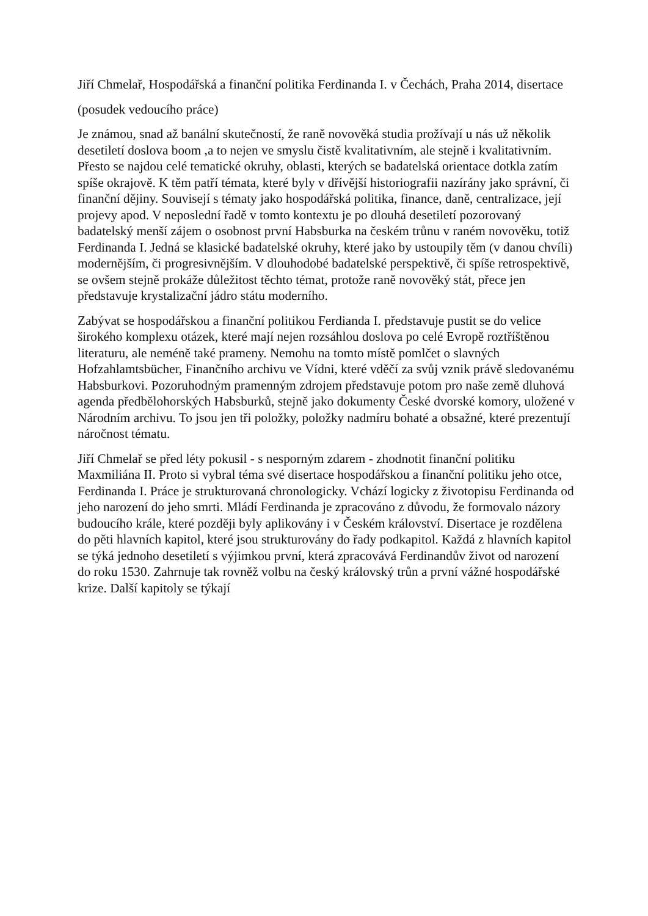Jiří Chmelař, Hospodářská a finanční politika Ferdinanda I. v Čechách, Praha 2014, disertace
(posudek vedoucího práce)
Je známou, snad až banální skutečností, že raně novověká studia prožívají u nás už několik desetiletí doslova boom ,a to nejen ve smyslu čistě kvalitativním, ale stejně i kvalitativním. Přesto se najdou celé tematické okruhy, oblasti, kterých se badatelská orientace dotkla zatím spíše okrajově. K těm patří témata, které byly v dřívější historiografii nazírány jako správní, či finanční dějiny. Souvisejí s tématy jako hospodářská politika, finance, daně, centralizace, její projevy apod. V neposlední řadě v tomto kontextu je po dlouhá desetiletí pozorovaný badatelský menší zájem o osobnost první Habsburka na českém trůnu v raném novověku, totiž Ferdinanda I. Jedná se klasické badatelské okruhy, které jako by ustoupily těm (v danou chvíli) modernějším, či progresivnějším. V dlouhodobé badatelské perspektivě, či spíše retrospektivě, se ovšem stejně prokáže důležitost těchto témat, protože raně novověký stát, přece jen představuje krystalizační jádro státu moderního.
Zabývat se hospodářskou a finanční politikou Ferdianda I. představuje pustit se do velice širokého komplexu otázek, které mají nejen rozsáhlou doslova po celé Evropě roztříštěnou literaturu, ale neméně také prameny. Nemohu na tomto místě pomlčet o slavných Hofzahlamtsbücher, Finančního archivu ve Vídni, které vděčí za svůj vznik právě sledovanému Habsburkovi. Pozoruhodným pramenným zdrojem představuje potom pro naše země dluhová agenda předbělohorských Habsburků, stejně jako dokumenty České dvorské komory, uložené v Národním archivu. To jsou jen tři položky, položky nadmíru bohaté a obsažné, které prezentují náročnost tématu.
Jiří Chmelař se před léty pokusil - s nesporným zdarem - zhodnotit finanční politiku Maxmiliána II. Proto si vybral téma své disertace hospodářskou a finanční politiku jeho otce, Ferdinanda I. Práce je strukturovaná chronologicky. Vchází logicky z životopisu Ferdinanda od jeho narození do jeho smrti. Mládí Ferdinanda je zpracováno z důvodu, že formovalo názory budoucího krále, které později byly aplikovány i v Českém království. Disertace je rozdělena do pěti hlavních kapitol, které jsou strukturovány do řady podkapitol. Každá z hlavních kapitol se týká jednoho desetiletí s výjimkou první, která zpracovává Ferdinandův život od narození do roku 1530. Zahrnuje tak rovněž volbu na český královský trůn a první vážné hospodářské krize. Další kapitoly se týkají